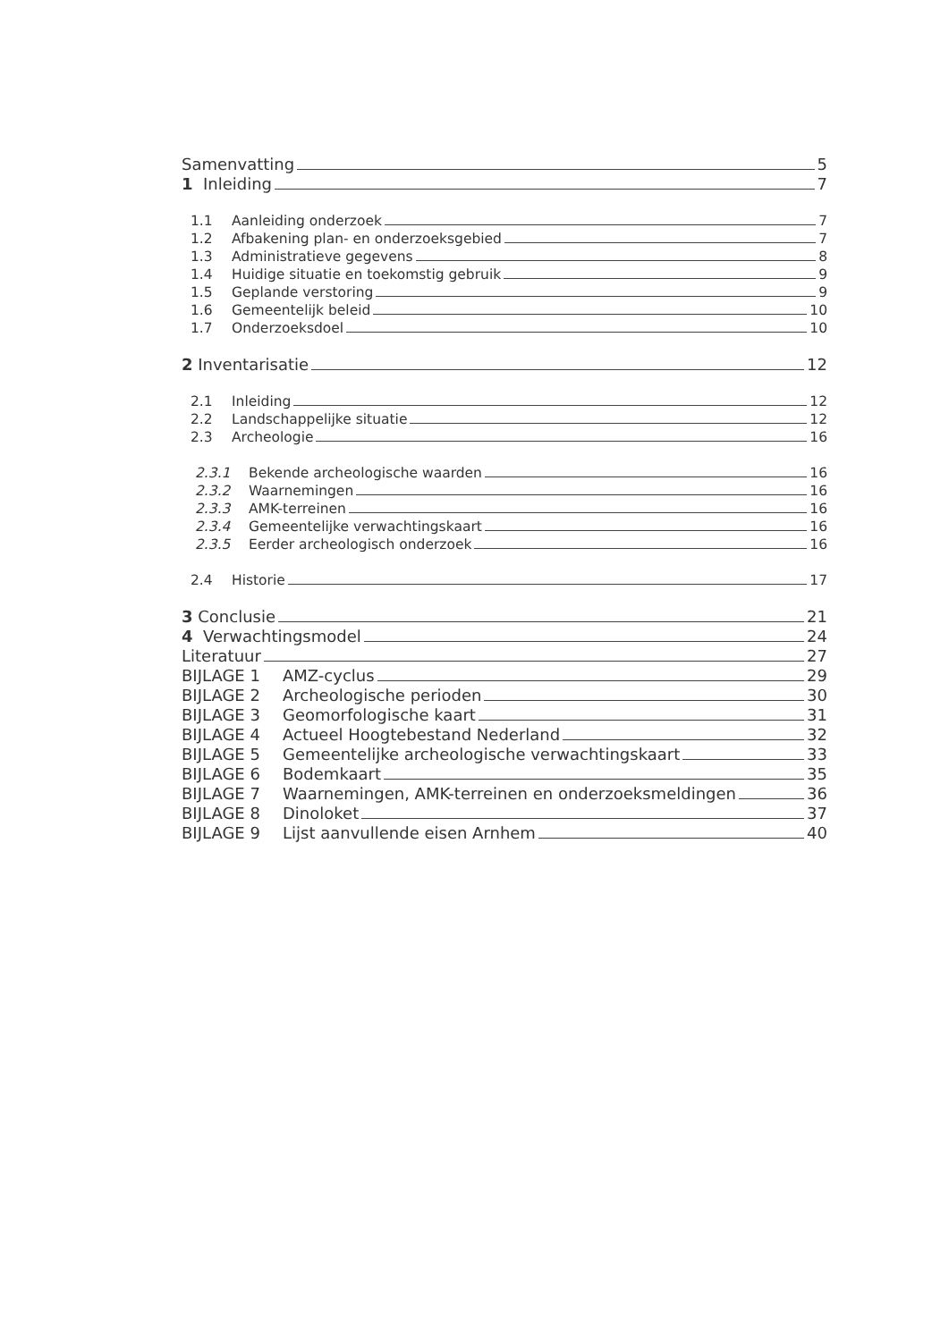Samenvatting 5
1 Inleiding 7
1.1 Aanleiding onderzoek 7
1.2 Afbakening plan- en onderzoeksgebied 7
1.3 Administratieve gegevens 8
1.4 Huidige situatie en toekomstig gebruik 9
1.5 Geplande verstoring 9
1.6 Gemeentelijk beleid 10
1.7 Onderzoeksdoel 10
2 Inventarisatie 12
2.1 Inleiding 12
2.2 Landschappelijke situatie 12
2.3 Archeologie 16
2.3.1 Bekende archeologische waarden 16
2.3.2 Waarnemingen 16
2.3.3 AMK-terreinen 16
2.3.4 Gemeentelijke verwachtingskaart 16
2.3.5 Eerder archeologisch onderzoek 16
2.4 Historie 17
3 Conclusie 21
4 Verwachtingsmodel 24
Literatuur 27
BIJLAGE 1 AMZ-cyclus 29
BIJLAGE 2 Archeologische perioden 30
BIJLAGE 3 Geomorfologische kaart 31
BIJLAGE 4 Actueel Hoogtebestand Nederland 32
BIJLAGE 5 Gemeentelijke archeologische verwachtingskaart 33
BIJLAGE 6 Bodemkaart 35
BIJLAGE 7 Waarnemingen, AMK-terreinen en onderzoeksmeldingen 36
BIJLAGE 8 Dinoloket 37
BIJLAGE 9 Lijst aanvullende eisen Arnhem 40